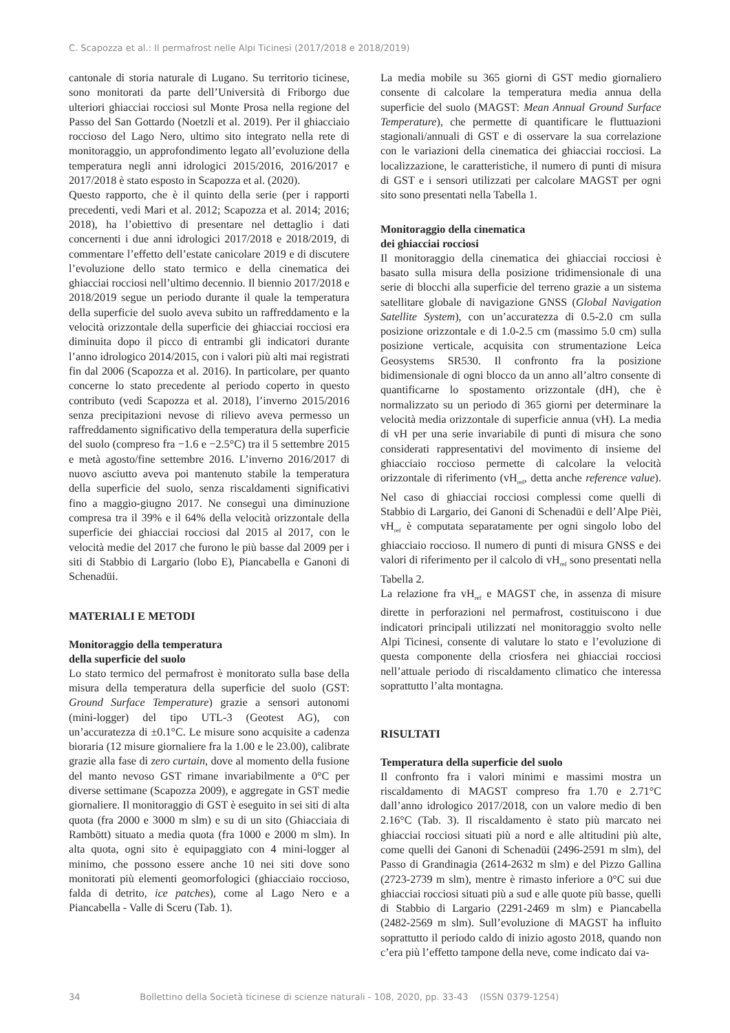C. Scapozza et al.: Il permafrost nelle Alpi Ticinesi (2017/2018 e 2018/2019)
cantonale di storia naturale di Lugano. Su territorio ticinese, sono monitorati da parte dell’Università di Friborgo due ulteriori ghiacciai rocciosi sul Monte Prosa nella regione del Passo del San Gottardo (Noetzli et al. 2019). Per il ghiacciaio roccioso del Lago Nero, ultimo sito integrato nella rete di monitoraggio, un approfondimento legato all’evoluzione della temperatura negli anni idrologici 2015/2016, 2016/2017 e 2017/2018 è stato esposto in Scapozza et al. (2020).
Questo rapporto, che è il quinto della serie (per i rapporti precedenti, vedi Mari et al. 2012; Scapozza et al. 2014; 2016; 2018), ha l’obiettivo di presentare nel dettaglio i dati concernenti i due anni idrologici 2017/2018 e 2018/2019, di commentare l’effetto dell’estate canicolare 2019 e di discutere l’evoluzione dello stato termico e della cinematica dei ghiacciai rocciosi nell’ultimo decennio. Il biennio 2017/2018 e 2018/2019 segue un periodo durante il quale la temperatura della superficie del suolo aveva subito un raffreddamento e la velocità orizzontale della superficie dei ghiacciai rocciosi era diminuita dopo il picco di entrambi gli indicatori durante l’anno idrologico 2014/2015, con i valori più alti mai registrati fin dal 2006 (Scapozza et al. 2016). In particolare, per quanto concerne lo stato precedente al periodo coperto in questo contributo (vedi Scapozza et al. 2018), l’inverno 2015/2016 senza precipitazioni nevose di rilievo aveva permesso un raffreddamento significativo della temperatura della superficie del suolo (compreso fra −1.6 e −2.5°C) tra il 5 settembre 2015 e metà agosto/fine settembre 2016. L’inverno 2016/2017 di nuovo asciutto aveva poi mantenuto stabile la temperatura della superficie del suolo, senza riscaldamenti significativi fino a maggio-giugno 2017. Ne conseguì una diminuzione compresa tra il 39% e il 64% della velocità orizzontale della superficie dei ghiacciai rocciosi dal 2015 al 2017, con le velocità medie del 2017 che furono le più basse dal 2009 per i siti di Stabbio di Largario (lobo E), Piancabella e Ganoni di Schenadüi.
MATERIALI E METODI
Monitoraggio della temperatura
della superficie del suolo
Lo stato termico del permafrost è monitorato sulla base della misura della temperatura della superficie del suolo (GST: Ground Surface Temperature) grazie a sensori autonomi (mini-logger) del tipo UTL-3 (Geotest AG), con un’accuratezza di ±0.1°C. Le misure sono acquisite a cadenza bioraria (12 misure giornaliere fra la 1.00 e le 23.00), calibrate grazie alla fase di zero curtain, dove al momento della fusione del manto nevoso GST rimane invariabilmente a 0°C per diverse settimane (Scapozza 2009), e aggregate in GST medie giornaliere. Il monitoraggio di GST è eseguito in sei siti di alta quota (fra 2000 e 3000 m slm) e su di un sito (Ghiacciaia di Rambött) situato a media quota (fra 1000 e 2000 m slm). In alta quota, ogni sito è equipaggiato con 4 mini-logger al minimo, che possono essere anche 10 nei siti dove sono monitorati più elementi geomorfologici (ghiacciaio roccioso, falda di detrito, ice patches), come al Lago Nero e a Piancabella - Valle di Sceru (Tab. 1).
La media mobile su 365 giorni di GST medio giornaliero consente di calcolare la temperatura media annua della superficie del suolo (MAGST: Mean Annual Ground Surface Temperature), che permette di quantificare le fluttuazioni stagionali/annuali di GST e di osservare la sua correlazione con le variazioni della cinematica dei ghiacciai rocciosi. La localizzazione, le caratteristiche, il numero di punti di misura di GST e i sensori utilizzati per calcolare MAGST per ogni sito sono presentati nella Tabella 1.
Monitoraggio della cinematica
dei ghiacciai rocciosi
Il monitoraggio della cinematica dei ghiacciai rocciosi è basato sulla misura della posizione tridimensionale di una serie di blocchi alla superficie del terreno grazie a un sistema satellitare globale di navigazione GNSS (Global Navigation Satellite System), con un’accuratezza di 0.5-2.0 cm sulla posizione orizzontale e di 1.0-2.5 cm (massimo 5.0 cm) sulla posizione verticale, acquisita con strumentazione Leica Geosystems SR530. Il confronto fra la posizione bidimensionale di ogni blocco da un anno all’altro consente di quantificarne lo spostamento orizzontale (dH), che è normalizzato su un periodo di 365 giorni per determinare la velocità media orizzontale di superficie annua (vH). La media di vH per una serie invariabile di punti di misura che sono considerati rappresentativi del movimento di insieme del ghiacciaio roccioso permette di calcolare la velocità orizzontale di riferimento (vH<sub>ref</sub>, detta anche reference value). Nel caso di ghiacciai rocciosi complessi come quelli di Stabbio di Largario, dei Ganoni di Schenadüi e dell’Alpe Pièi, vH<sub>ref</sub> è computata separatamente per ogni singolo lobo del ghiacciaio roccioso. Il numero di punti di misura GNSS e dei valori di riferimento per il calcolo di vH<sub>ref</sub> sono presentati nella Tabella 2.
La relazione fra vH<sub>ref</sub> e MAGST che, in assenza di misure dirette in perforazioni nel permafrost, costituiscono i due indicatori principali utilizzati nel monitoraggio svolto nelle Alpi Ticinesi, consente di valutare lo stato e l’evoluzione di questa componente della criosfera nei ghiacciai rocciosi nell’attuale periodo di riscaldamento climatico che interessa soprattutto l’alta montagna.
RISULTATI
Temperatura della superficie del suolo
Il confronto fra i valori minimi e massimi mostra un riscaldamento di MAGST compreso fra 1.70 e 2.71°C dall’anno idrologico 2017/2018, con un valore medio di ben 2.16°C (Tab. 3). Il riscaldamento è stato più marcato nei ghiacciai rocciosi situati più a nord e alle altitudini più alte, come quelli dei Ganoni di Schenadüi (2496-2591 m slm), del Passo di Grandinagia (2614-2632 m slm) e del Pizzo Gallina (2723-2739 m slm), mentre è rimasto inferiore a 0°C sui due ghiacciai rocciosi situati più a sud e alle quote più basse, quelli di Stabbio di Largario (2291-2469 m slm) e Piancabella (2482-2569 m slm). Sull’evoluzione di MAGST ha influito soprattutto il periodo caldo di inizio agosto 2018, quando non c’era più l’effetto tampone della neve, come indicato dai va-
34 Bollettino della Società ticinese di scienze naturali - 108, 2020, pp. 33-43 (ISSN 0379-1254)